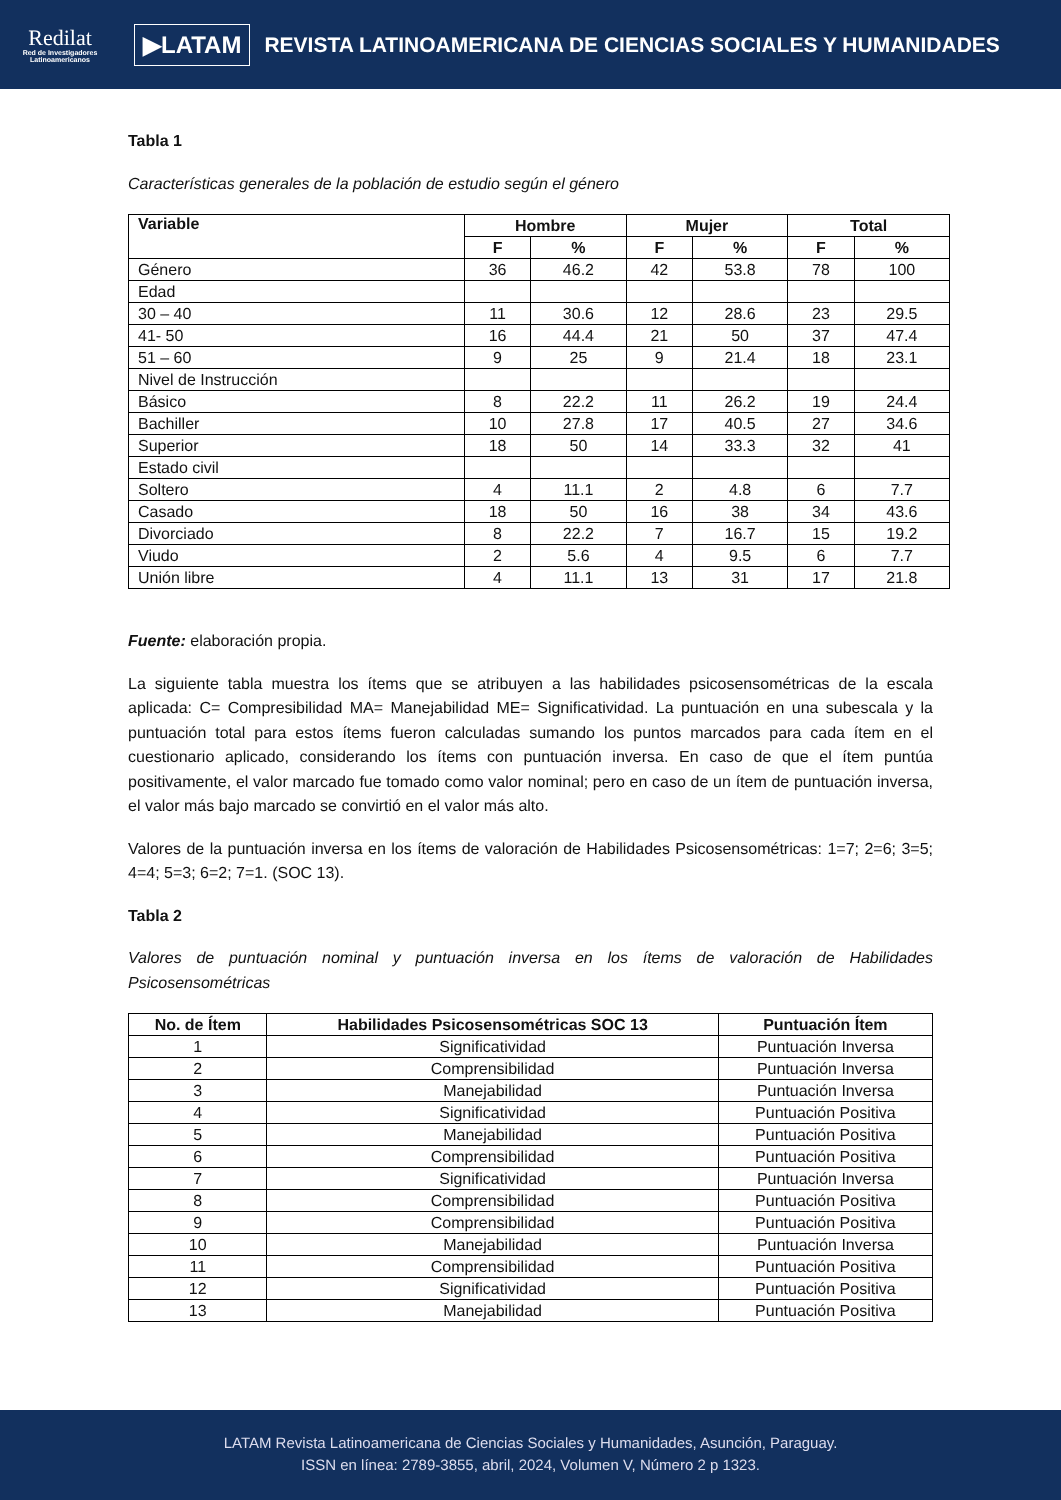Redilat
Red de Investigadores Latinoamericanos
▶LATAM
REVISTA LATINOAMERICANA DE CIENCIAS SOCIALES Y HUMANIDADES
Tabla 1
Características generales de la población de estudio según el género
| Variable | Hombre | | Mujer | | Total | |
| --- | --- | --- | --- | --- | --- | --- |
| | F | % | F | % | F | % |
| Género | 36 | 46.2 | 42 | 53.8 | 78 | 100 |
| Edad | | | | | | |
| 30 – 40 | 11 | 30.6 | 12 | 28.6 | 23 | 29.5 |
| 41- 50 | 16 | 44.4 | 21 | 50 | 37 | 47.4 |
| 51 – 60 | 9 | 25 | 9 | 21.4 | 18 | 23.1 |
| Nivel de Instrucción | | | | | | |
| Básico | 8 | 22.2 | 11 | 26.2 | 19 | 24.4 |
| Bachiller | 10 | 27.8 | 17 | 40.5 | 27 | 34.6 |
| Superior | 18 | 50 | 14 | 33.3 | 32 | 41 |
| Estado civil | | | | | | |
| Soltero | 4 | 11.1 | 2 | 4.8 | 6 | 7.7 |
| Casado | 18 | 50 | 16 | 38 | 34 | 43.6 |
| Divorciado | 8 | 22.2 | 7 | 16.7 | 15 | 19.2 |
| Viudo | 2 | 5.6 | 4 | 9.5 | 6 | 7.7 |
| Unión libre | 4 | 11.1 | 13 | 31 | 17 | 21.8 |
Fuente: elaboración propia.
La siguiente tabla muestra los ítems que se atribuyen a las habilidades psicosensométricas de la escala aplicada: C= Compresibilidad MA= Manejabilidad ME= Significatividad. La puntuación en una subescala y la puntuación total para estos ítems fueron calculadas sumando los puntos marcados para cada ítem en el cuestionario aplicado, considerando los ítems con puntuación inversa. En caso de que el ítem puntúa positivamente, el valor marcado fue tomado como valor nominal; pero en caso de un ítem de puntuación inversa, el valor más bajo marcado se convirtió en el valor más alto.
Valores de la puntuación inversa en los ítems de valoración de Habilidades Psicosensométricas: 1=7; 2=6; 3=5; 4=4; 5=3; 6=2; 7=1. (SOC 13).
Tabla 2
Valores de puntuación nominal y puntuación inversa en los ítems de valoración de Habilidades Psicosensométricas
| No. de Ítem | Habilidades Psicosensométricas SOC 13 | Puntuación Ítem |
| --- | --- | --- |
| 1 | Significatividad | Puntuación Inversa |
| 2 | Comprensibilidad | Puntuación Inversa |
| 3 | Manejabilidad | Puntuación Inversa |
| 4 | Significatividad | Puntuación Positiva |
| 5 | Manejabilidad | Puntuación Positiva |
| 6 | Comprensibilidad | Puntuación Positiva |
| 7 | Significatividad | Puntuación Inversa |
| 8 | Comprensibilidad | Puntuación Positiva |
| 9 | Comprensibilidad | Puntuación Positiva |
| 10 | Manejabilidad | Puntuación Inversa |
| 11 | Comprensibilidad | Puntuación Positiva |
| 12 | Significatividad | Puntuación Positiva |
| 13 | Manejabilidad | Puntuación Positiva |
LATAM Revista Latinoamericana de Ciencias Sociales y Humanidades, Asunción, Paraguay.
ISSN en línea: 2789-3855, abril, 2024, Volumen V, Número 2 p 1323.